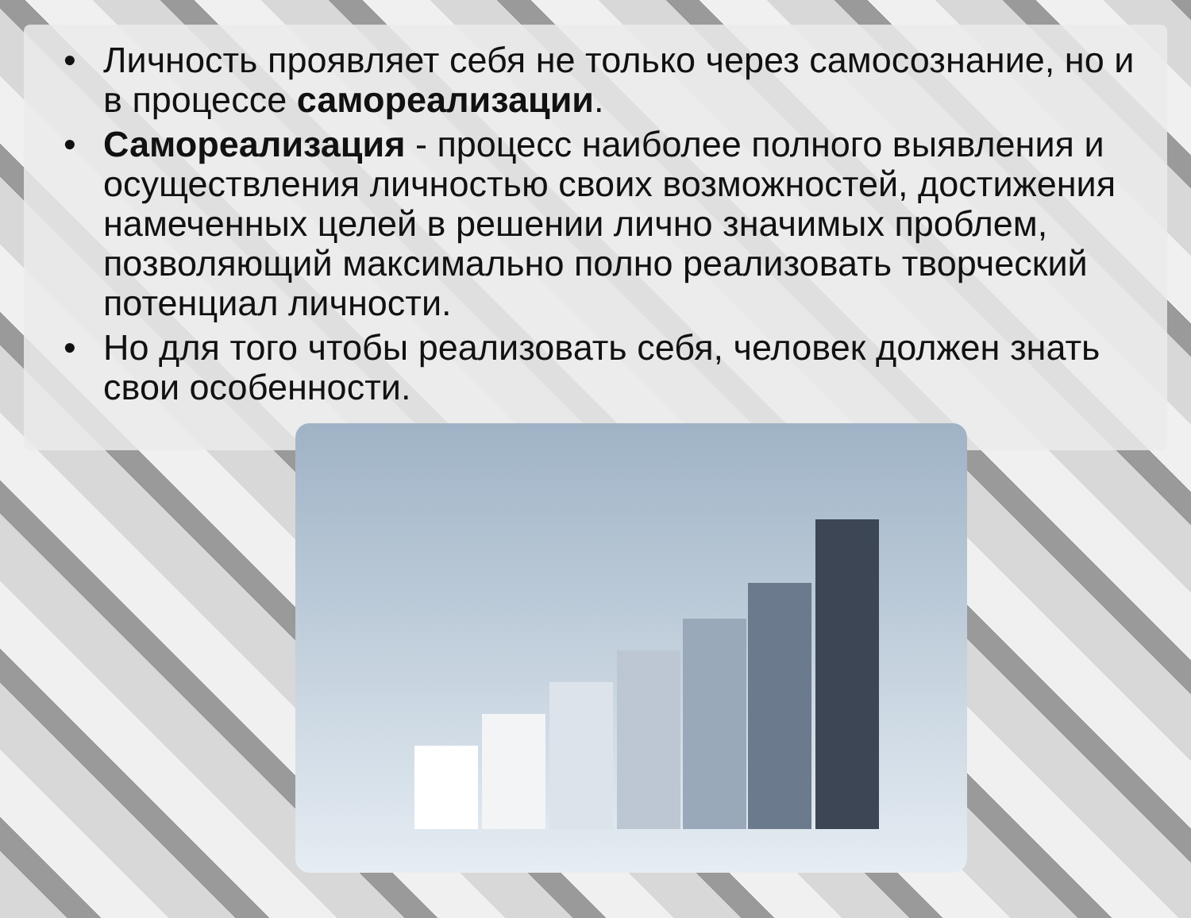• Личность проявляет себя не только через самосознание, но и в процессе самореализации.
• Самореализация - процесс наиболее полного выявления и осуществления личностью своих возможностей, достижения намеченных целей в решении лично значимых проблем, позволяющий максимально полно реализовать творческий потенциал личности.
• Но для того чтобы реализовать себя, человек должен знать свои особенности.